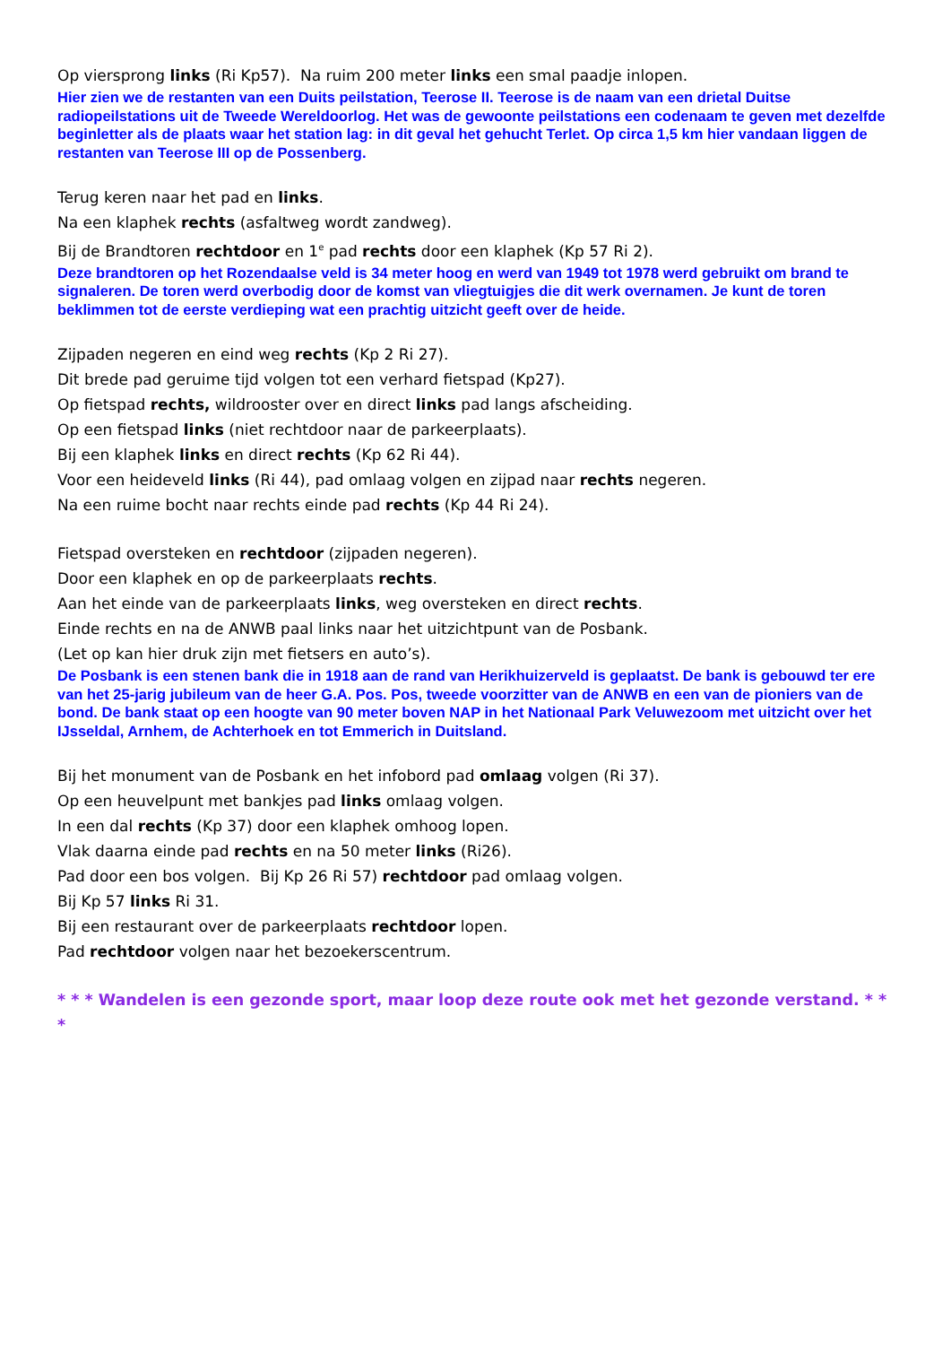Op viersprong links (Ri Kp57). Na ruim 200 meter links een smal paadje inlopen.
Hier zien we de restanten van een Duits peilstation, Teerose II. Teerose is de naam van een drietal Duitse radiopeilstations uit de Tweede Wereldoorlog. Het was de gewoonte peilstations een codenaam te geven met dezelfde beginletter als de plaats waar het station lag: in dit geval het gehucht Terlet. Op circa 1,5 km hier vandaan liggen de restanten van Teerose III op de Possenberg.
Terug keren naar het pad en links.
Na een klaphek rechts (asfaltweg wordt zandweg).
Bij de Brandtoren rechtdoor en 1<sup>e</sup> pad rechts door een klaphek (Kp 57 Ri 2).
Deze brandtoren op het Rozendaalse veld is 34 meter hoog en werd van 1949 tot 1978 werd gebruikt om brand te signaleren. De toren werd overbodig door de komst van vliegtuigjes die dit werk overnamen. Je kunt de toren beklimmen tot de eerste verdieping wat een prachtig uitzicht geeft over de heide.
Zijpaden negeren en eind weg rechts (Kp 2 Ri 27).
Dit brede pad geruime tijd volgen tot een verhard fietspad (Kp27).
Op fietspad rechts, wildrooster over en direct links pad langs afscheiding.
Op een fietspad links (niet rechtdoor naar de parkeerplaats).
Bij een klaphek links en direct rechts (Kp 62 Ri 44).
Voor een heideveld links (Ri 44), pad omlaag volgen en zijpad naar rechts negeren.
Na een ruime bocht naar rechts einde pad rechts (Kp 44 Ri 24).
Fietspad oversteken en rechtdoor (zijpaden negeren).
Door een klaphek en op de parkeerplaats rechts.
Aan het einde van de parkeerplaats links, weg oversteken en direct rechts.
Einde rechts en na de ANWB paal links naar het uitzichtpunt van de Posbank.
(Let op kan hier druk zijn met fietsers en auto’s).
De Posbank is een stenen bank die in 1918 aan de rand van Herikhuizerveld is geplaatst. De bank is gebouwd ter ere van het 25-jarig jubileum van de heer G.A. Pos. Pos, tweede voorzitter van de ANWB en een van de pioniers van de bond. De bank staat op een hoogte van 90 meter boven NAP in het Nationaal Park Veluwezoom met uitzicht over het IJsseldal, Arnhem, de Achterhoek en tot Emmerich in Duitsland.
Bij het monument van de Posbank en het infobord pad omlaag volgen (Ri 37).
Op een heuvelpunt met bankjes pad links omlaag volgen.
In een dal rechts (Kp 37) door een klaphek omhoog lopen.
Vlak daarna einde pad rechts en na 50 meter links (Ri26).
Pad door een bos volgen. Bij Kp 26 Ri 57) rechtdoor pad omlaag volgen.
Bij Kp 57 links Ri 31.
Bij een restaurant over de parkeerplaats rechtdoor lopen.
Pad rechtdoor volgen naar het bezoekerscentrum.
* * * Wandelen is een gezonde sport, maar loop deze route ook met het gezonde verstand. * * *